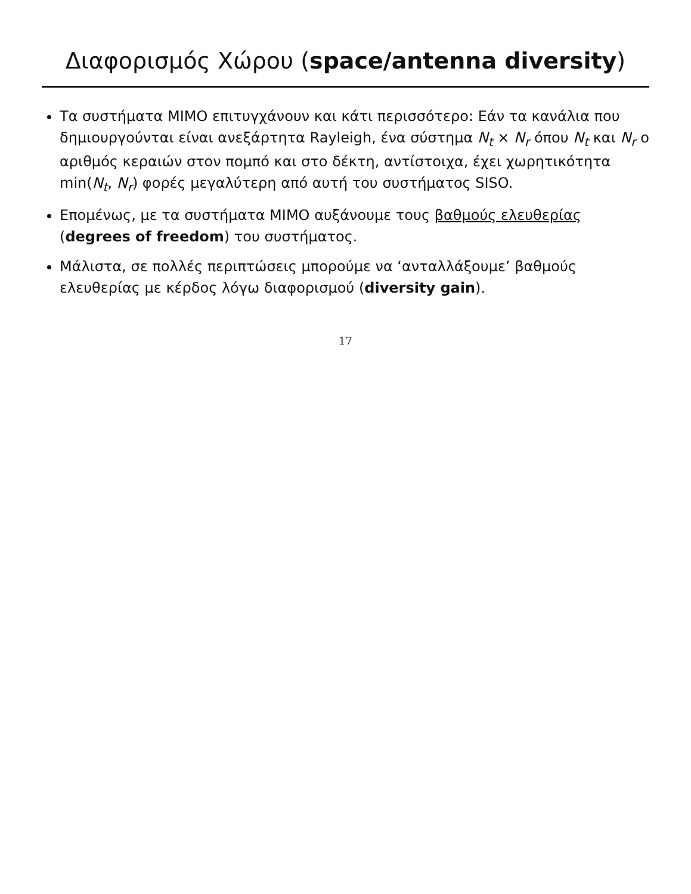Διαφορισμός Χώρου (space/antenna diversity)
Τα συστήματα MIMO επιτυγχάνουν και κάτι περισσότερο: Εάν τα κανάλια που δημιουργούνται είναι ανεξάρτητα Rayleigh, ένα σύστημα N<sub>t</sub> × N<sub>r</sub> όπου N<sub>t</sub> και N<sub>r</sub> ο αριθμός κεραιών στον πομπό και στο δέκτη, αντίστοιχα, έχει χωρητικότητα min(N<sub>t</sub>, N<sub>r</sub>) φορές μεγαλύτερη από αυτή του συστήματος SISO.
Επομένως, με τα συστήματα MIMO αυξάνουμε τους βαθμούς ελευθερίας (degrees of freedom) του συστήματος.
Μάλιστα, σε πολλές περιπτώσεις μπορούμε να ‘ανταλλάξουμε’ βαθμούς ελευθερίας με κέρδος λόγω διαφορισμού (diversity gain).
17